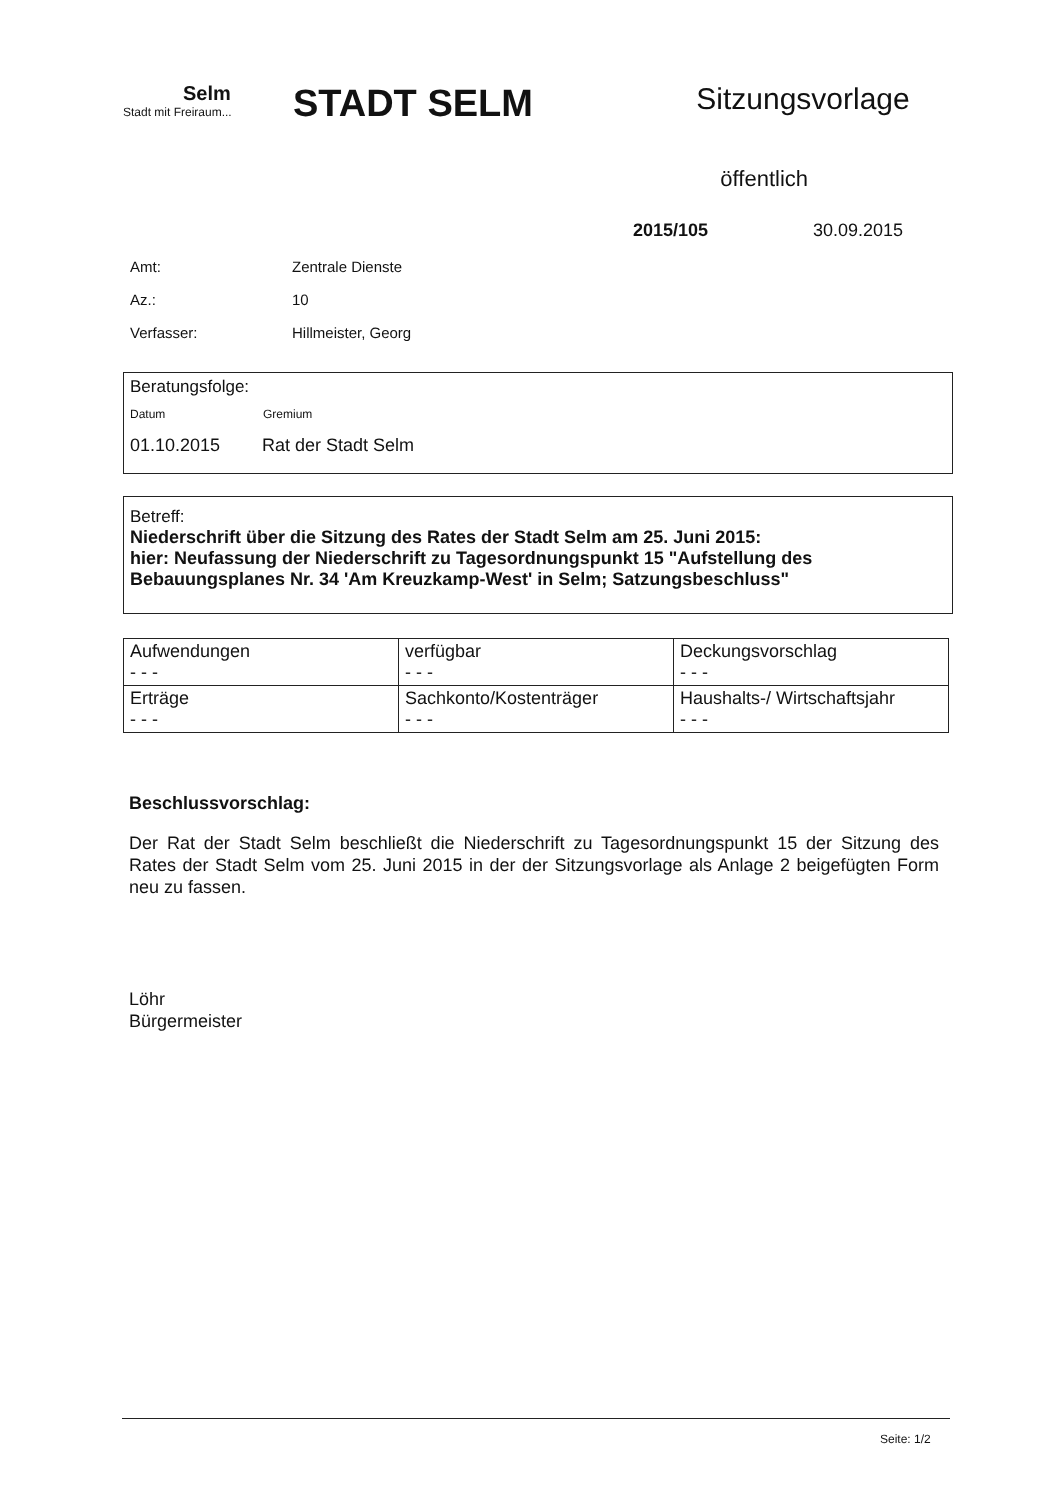Selm
Stadt mit Freiraum...
STADT SELM
Sitzungsvorlage
öffentlich
2015/105 30.09.2015
| Amt: | Zentrale Dienste |
| Az.: | 10 |
| Verfasser: | Hillmeister, Georg |
Beratungsfolge:
Datum Gremium
01.10.2015 Rat der Stadt Selm
Betreff:
Niederschrift über die Sitzung des Rates der Stadt Selm am 25. Juni 2015:
hier: Neufassung der Niederschrift zu Tagesordnungspunkt 15 "Aufstellung des Bebauungsplanes Nr. 34 'Am Kreuzkamp-West' in Selm; Satzungsbeschluss"
| Aufwendungen - - - | verfügbar - - - | Deckungsvorschlag - - - |
| Erträge - - - | Sachkonto/Kostenträger - - - | Haushalts-/ Wirtschaftsjahr - - - |
Beschlussvorschlag:
Der Rat der Stadt Selm beschließt die Niederschrift zu Tagesordnungspunkt 15 der Sitzung des Rates der Stadt Selm vom 25. Juni 2015 in der der Sitzungsvorlage als Anlage 2 beigefügten Form neu zu fassen.
Löhr
Bürgermeister
Seite: 1/2